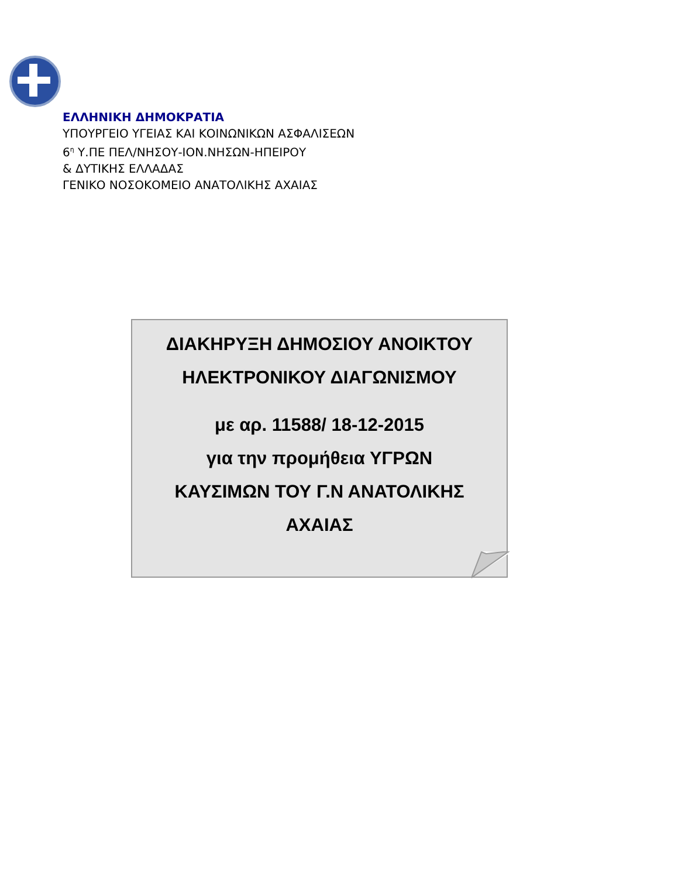ΕΛΛΗΝΙΚΗ ΔΗΜΟΚΡΑΤΙΑ
ΥΠΟΥΡΓΕΙΟ ΥΓΕΙΑΣ ΚΑΙ ΚΟΙΝΩΝΙΚΩΝ ΑΣΦΑΛΙΣΕΩΝ
6<sup>η</sup> Υ.ΠΕ ΠΕΛ/ΝΗΣΟΥ-ΙΟΝ.ΝΗΣΩΝ-ΗΠΕΙΡΟΥ
& ΔΥΤΙΚΗΣ ΕΛΛΑΔΑΣ
ΓΕΝΙΚΟ ΝΟΣΟΚΟΜΕΙΟ ΑΝΑΤΟΛΙΚΗΣ ΑΧΑΙΑΣ
ΔΙΑΚΗΡΥΞΗ ΔΗΜΟΣΙΟΥ ΑΝΟΙΚΤΟΥ
ΗΛΕΚΤΡΟΝΙΚΟΥ ΔΙΑΓΩΝΙΣΜΟΥ
με αρ. 11588/ 18-12-2015
για την προμήθεια ΥΓΡΩΝ
ΚΑΥΣΙΜΩΝ ΤΟΥ Γ.Ν ΑΝΑΤΟΛΙΚΗΣ
ΑΧΑΙΑΣ